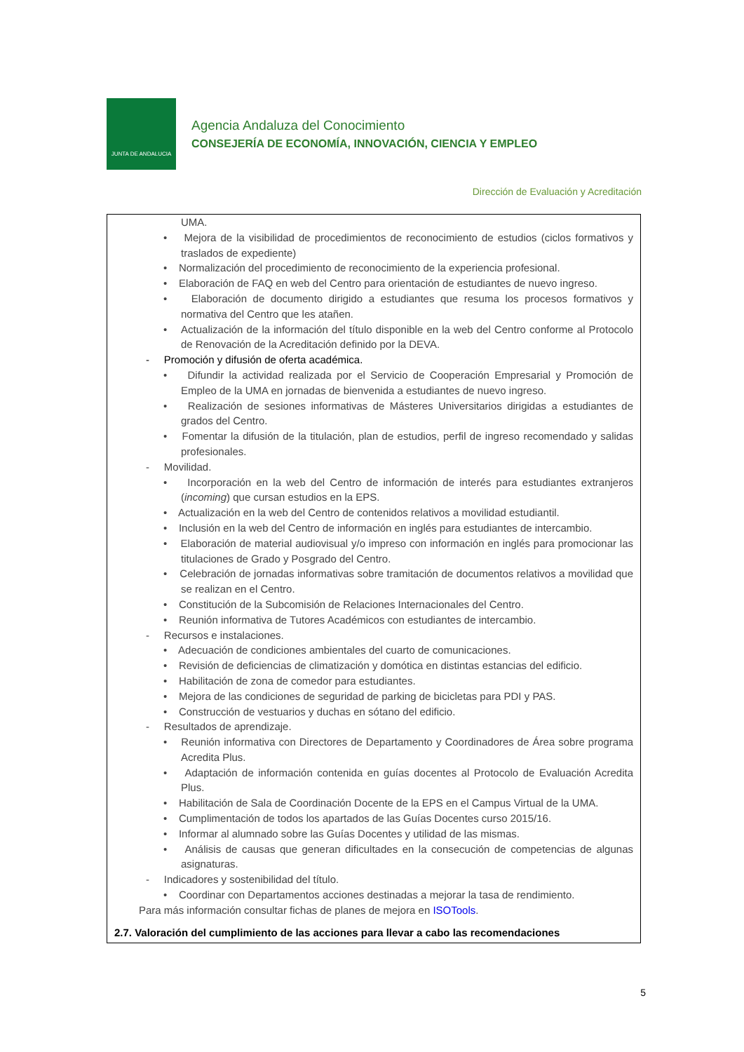JUNTA DE ANDALUCIA
Agencia Andaluza del Conocimiento
CONSEJERÍA DE ECONOMÍA, INNOVACIÓN, CIENCIA Y EMPLEO
Dirección de Evaluación y Acreditación
UMA.
• Mejora de la visibilidad de procedimientos de reconocimiento de estudios (ciclos formativos y traslados de expediente)
• Normalización del procedimiento de reconocimiento de la experiencia profesional.
• Elaboración de FAQ en web del Centro para orientación de estudiantes de nuevo ingreso.
• Elaboración de documento dirigido a estudiantes que resuma los procesos formativos y normativa del Centro que les atañen.
• Actualización de la información del título disponible en la web del Centro conforme al Protocolo de Renovación de la Acreditación definido por la DEVA.
- Promoción y difusión de oferta académica.
• Difundir la actividad realizada por el Servicio de Cooperación Empresarial y Promoción de Empleo de la UMA en jornadas de bienvenida a estudiantes de nuevo ingreso.
• Realización de sesiones informativas de Másteres Universitarios dirigidas a estudiantes de grados del Centro.
• Fomentar la difusión de la titulación, plan de estudios, perfil de ingreso recomendado y salidas profesionales.
- Movilidad.
• Incorporación en la web del Centro de información de interés para estudiantes extranjeros (incoming) que cursan estudios en la EPS.
• Actualización en la web del Centro de contenidos relativos a movilidad estudiantil.
• Inclusión en la web del Centro de información en inglés para estudiantes de intercambio.
• Elaboración de material audiovisual y/o impreso con información en inglés para promocionar las titulaciones de Grado y Posgrado del Centro.
• Celebración de jornadas informativas sobre tramitación de documentos relativos a movilidad que se realizan en el Centro.
• Constitución de la Subcomisión de Relaciones Internacionales del Centro.
• Reunión informativa de Tutores Académicos con estudiantes de intercambio.
- Recursos e instalaciones.
• Adecuación de condiciones ambientales del cuarto de comunicaciones.
• Revisión de deficiencias de climatización y domótica en distintas estancias del edificio.
• Habilitación de zona de comedor para estudiantes.
• Mejora de las condiciones de seguridad de parking de bicicletas para PDI y PAS.
• Construcción de vestuarios y duchas en sótano del edificio.
- Resultados de aprendizaje.
• Reunión informativa con Directores de Departamento y Coordinadores de Área sobre programa Acredita Plus.
• Adaptación de información contenida en guías docentes al Protocolo de Evaluación Acredita Plus.
• Habilitación de Sala de Coordinación Docente de la EPS en el Campus Virtual de la UMA.
• Cumplimentación de todos los apartados de las Guías Docentes curso 2015/16.
• Informar al alumnado sobre las Guías Docentes y utilidad de las mismas.
• Análisis de causas que generan dificultades en la consecución de competencias de algunas asignaturas.
- Indicadores y sostenibilidad del título.
• Coordinar con Departamentos acciones destinadas a mejorar la tasa de rendimiento.
Para más información consultar fichas de planes de mejora en ISOTools.
2.7. Valoración del cumplimiento de las acciones para llevar a cabo las recomendaciones
5